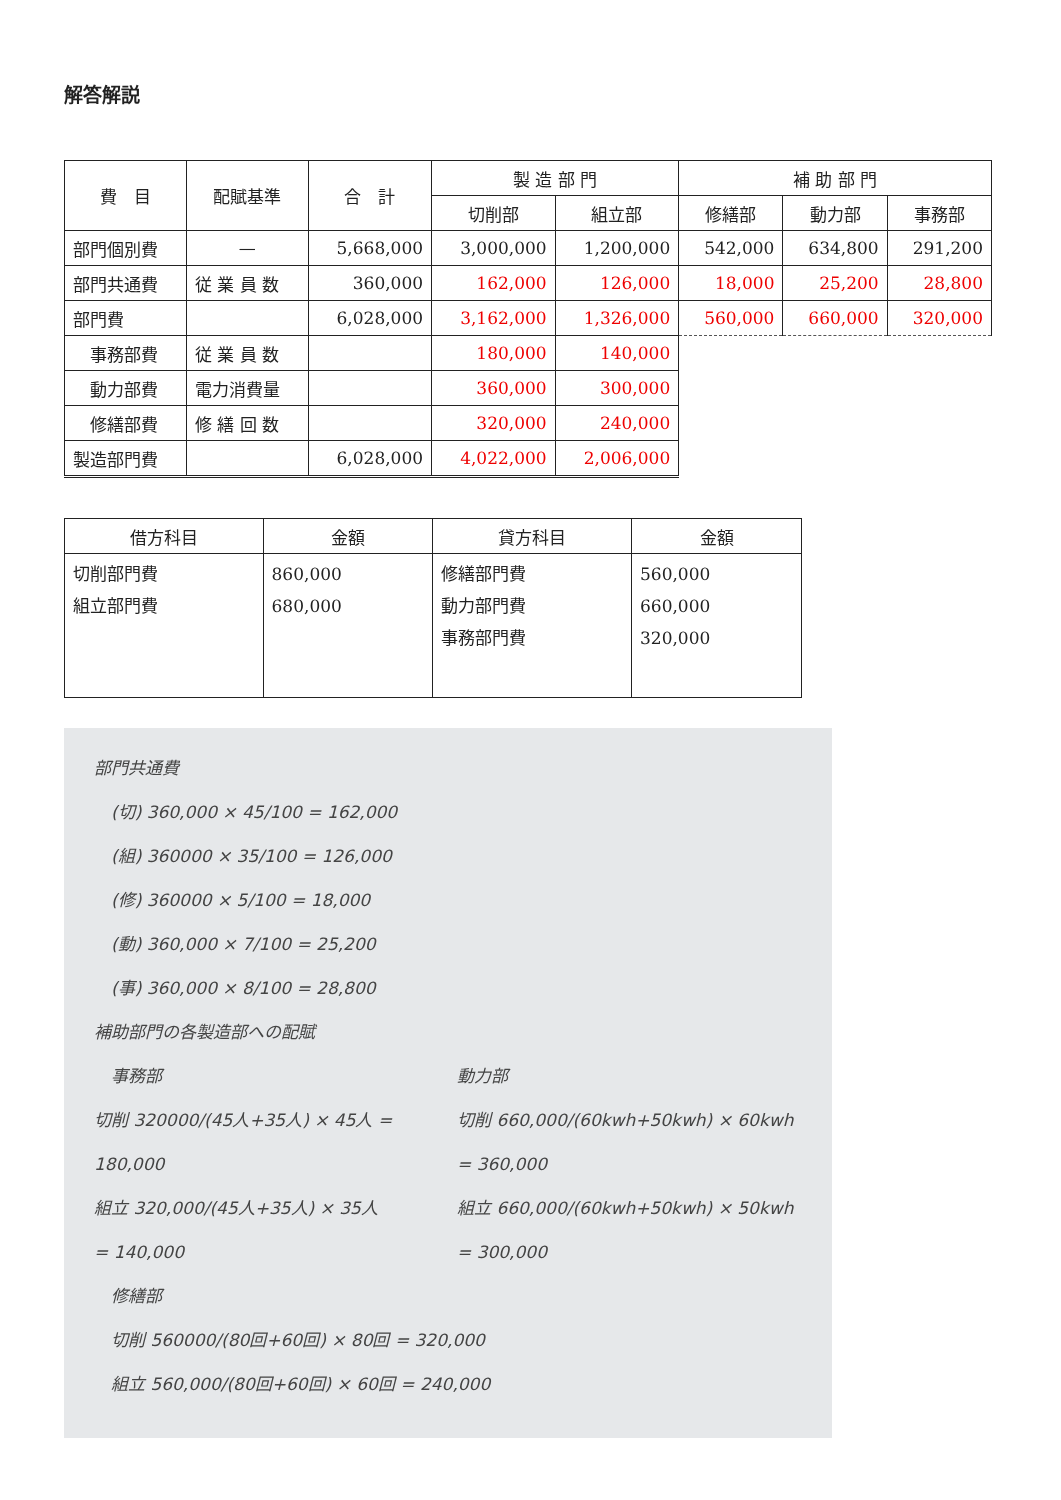解答解説
| 費 目 | 配賦基準 | 合 計 | 製 造 部 門 | | 補 助 部 門 | | |
| --- | --- | --- | --- | --- | --- | --- | --- |
| | | | 切削部 | 組立部 | 修繕部 | 動力部 | 事務部 |
| 部門個別費 | — | 5,668,000 | 3,000,000 | 1,200,000 | 542,000 | 634,800 | 291,200 |
| 部門共通費 | 従 業 員 数 | 360,000 | 162,000 | 126,000 | 18,000 | 25,200 | 28,800 |
| 部門費 | | 6,028,000 | 3,162,000 | 1,326,000 | 560,000 | 660,000 | 320,000 |
| 事務部費 | 従 業 員 数 | | 180,000 | 140,000 | | | |
| 動力部費 | 電力消費量 | | 360,000 | 300,000 | | | |
| 修繕部費 | 修 繕 回 数 | | 320,000 | 240,000 | | | |
| 製造部門費 | | 6,028,000 | 4,022,000 | 2,006,000 | | | |
| 借方科目 | 金額 | 貸方科目 | 金額 |
| --- | --- | --- | --- |
| 切削部門費 組立部門費 | 860,000 680,000 | 修繕部門費 動力部門費 事務部門費 | 560,000 660,000 320,000 |
部門共通費
　(切) 360,000 × 45/100 = 162,000
　(組) 360000 × 35/100 = 126,000
　(修) 360000 × 5/100 = 18,000
　(動) 360,000 × 7/100 = 25,200
　(事) 360,000 × 8/100 = 28,800
補助部門の各製造部への配賦
　事務部
切削 320000/(45人+35人) × 45人 = 180,000
組立 320,000/(45人+35人) × 35人 = 140,000
動力部
切削 660,000/(60kwh+50kwh) × 60kwh = 360,000
組立 660,000/(60kwh+50kwh) × 50kwh = 300,000
　修繕部
　切削 560000/(80回+60回) × 80回 = 320,000
　組立 560,000/(80回+60回) × 60回 = 240,000